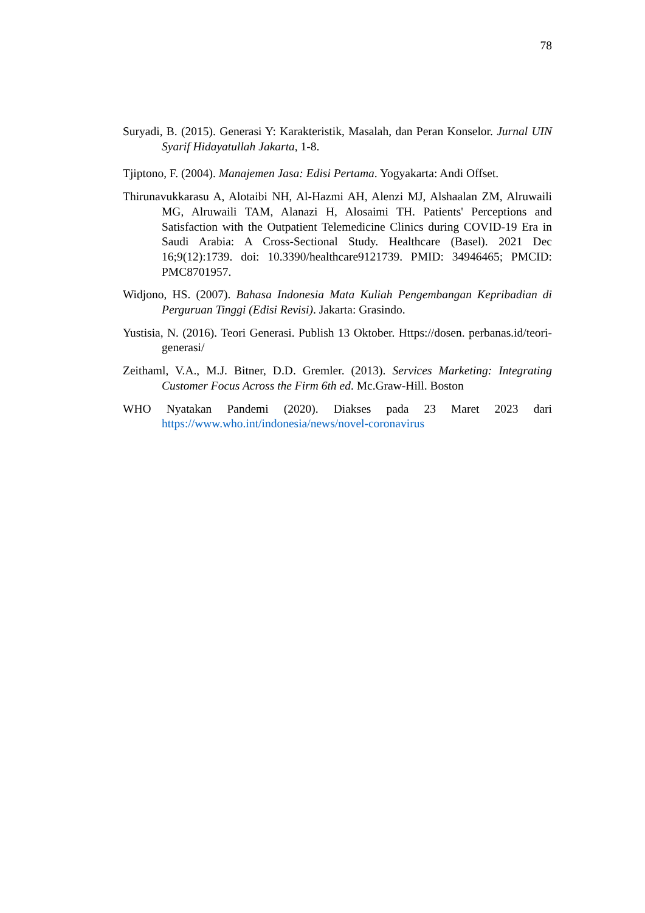78
Suryadi, B. (2015). Generasi Y: Karakteristik, Masalah, dan Peran Konselor. Jurnal UIN Syarif Hidayatullah Jakarta, 1-8.
Tjiptono, F. (2004). Manajemen Jasa: Edisi Pertama. Yogyakarta: Andi Offset.
Thirunavukkarasu A, Alotaibi NH, Al-Hazmi AH, Alenzi MJ, Alshaalan ZM, Alruwaili MG, Alruwaili TAM, Alanazi H, Alosaimi TH. Patients' Perceptions and Satisfaction with the Outpatient Telemedicine Clinics during COVID-19 Era in Saudi Arabia: A Cross-Sectional Study. Healthcare (Basel). 2021 Dec 16;9(12):1739. doi: 10.3390/healthcare9121739. PMID: 34946465; PMCID: PMC8701957.
Widjono, HS. (2007). Bahasa Indonesia Mata Kuliah Pengembangan Kepribadian di Perguruan Tinggi (Edisi Revisi). Jakarta: Grasindo.
Yustisia, N. (2016). Teori Generasi. Publish 13 Oktober. Https://dosen. perbanas.id/teori-generasi/
Zeithaml, V.A., M.J. Bitner, D.D. Gremler. (2013). Services Marketing: Integrating Customer Focus Across the Firm 6th ed. Mc.Graw-Hill. Boston
WHO Nyatakan Pandemi (2020). Diakses pada 23 Maret 2023 dari https://www.who.int/indonesia/news/novel-coronavirus